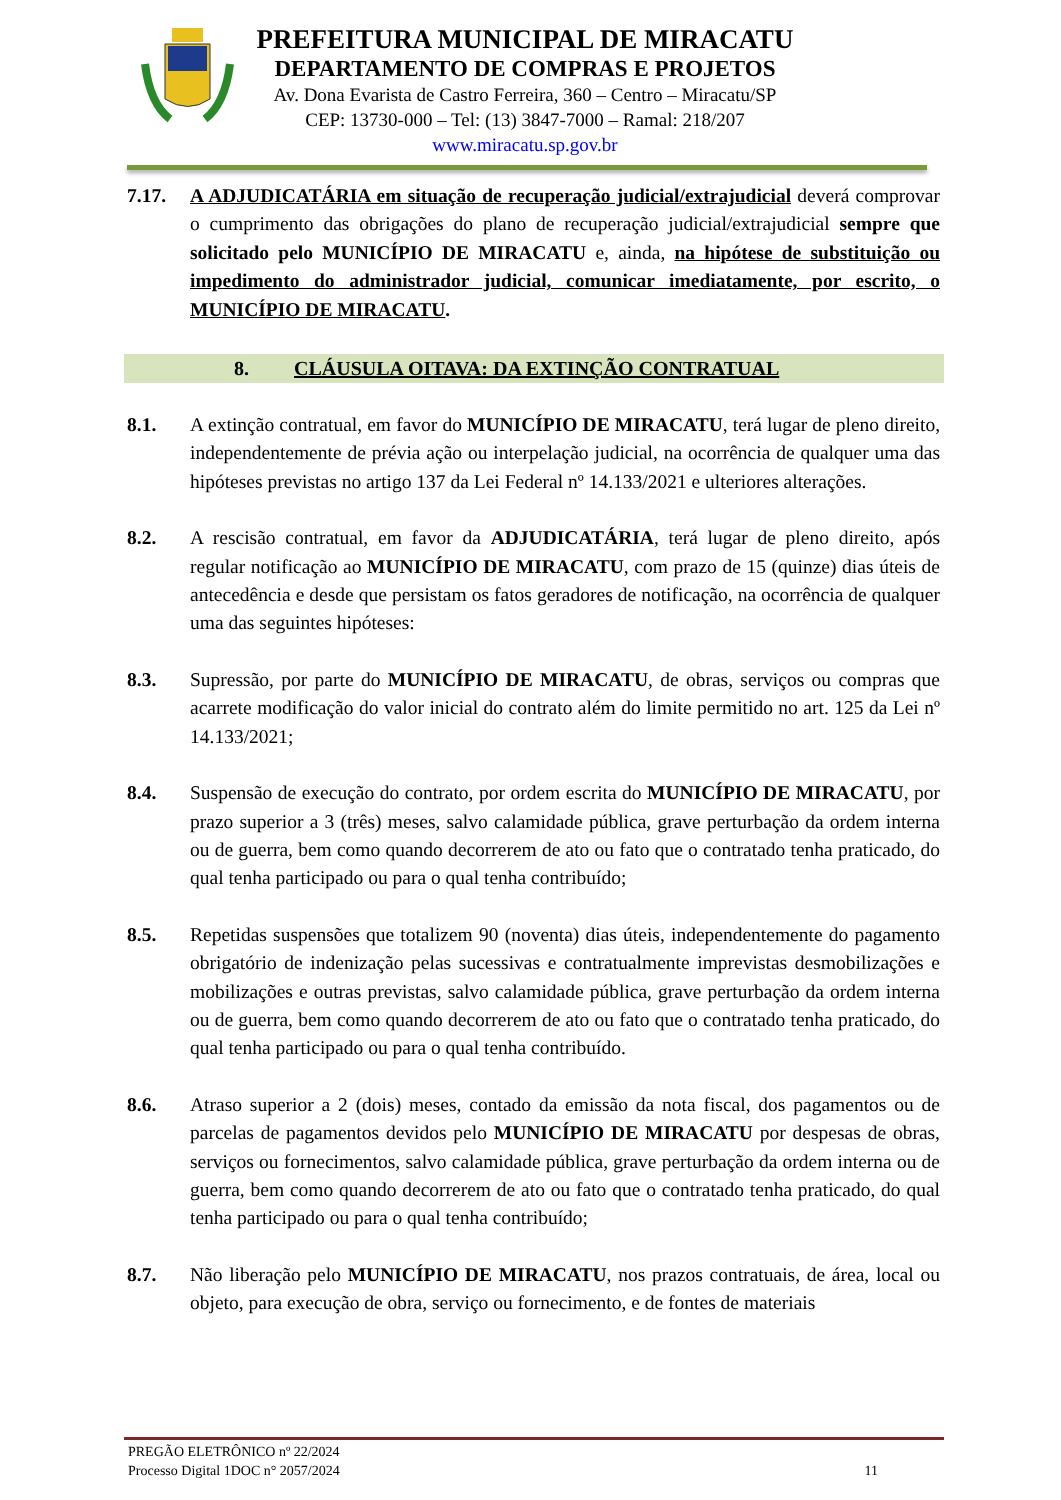PREFEITURA MUNICIPAL DE MIRACATU
DEPARTAMENTO DE COMPRAS E PROJETOS
Av. Dona Evarista de Castro Ferreira, 360 – Centro – Miracatu/SP
CEP: 13730-000 – Tel: (13) 3847-7000 – Ramal: 218/207
www.miracatu.sp.gov.br
7.17. A ADJUDICATÁRIA em situação de recuperação judicial/extrajudicial deverá comprovar o cumprimento das obrigações do plano de recuperação judicial/extrajudicial sempre que solicitado pelo MUNICÍPIO DE MIRACATU e, ainda, na hipótese de substituição ou impedimento do administrador judicial, comunicar imediatamente, por escrito, o MUNICÍPIO DE MIRACATU.
8. CLÁUSULA OITAVA: DA EXTINÇÃO CONTRATUAL
8.1. A extinção contratual, em favor do MUNICÍPIO DE MIRACATU, terá lugar de pleno direito, independentemente de prévia ação ou interpelação judicial, na ocorrência de qualquer uma das hipóteses previstas no artigo 137 da Lei Federal nº 14.133/2021 e ulteriores alterações.
8.2. A rescisão contratual, em favor da ADJUDICATÁRIA, terá lugar de pleno direito, após regular notificação ao MUNICÍPIO DE MIRACATU, com prazo de 15 (quinze) dias úteis de antecedência e desde que persistam os fatos geradores de notificação, na ocorrência de qualquer uma das seguintes hipóteses:
8.3. Supressão, por parte do MUNICÍPIO DE MIRACATU, de obras, serviços ou compras que acarrete modificação do valor inicial do contrato além do limite permitido no art. 125 da Lei nº 14.133/2021;
8.4. Suspensão de execução do contrato, por ordem escrita do MUNICÍPIO DE MIRACATU, por prazo superior a 3 (três) meses, salvo calamidade pública, grave perturbação da ordem interna ou de guerra, bem como quando decorrerem de ato ou fato que o contratado tenha praticado, do qual tenha participado ou para o qual tenha contribuído;
8.5. Repetidas suspensões que totalizem 90 (noventa) dias úteis, independentemente do pagamento obrigatório de indenização pelas sucessivas e contratualmente imprevistas desmobilizações e mobilizações e outras previstas, salvo calamidade pública, grave perturbação da ordem interna ou de guerra, bem como quando decorrerem de ato ou fato que o contratado tenha praticado, do qual tenha participado ou para o qual tenha contribuído.
8.6. Atraso superior a 2 (dois) meses, contado da emissão da nota fiscal, dos pagamentos ou de parcelas de pagamentos devidos pelo MUNICÍPIO DE MIRACATU por despesas de obras, serviços ou fornecimentos, salvo calamidade pública, grave perturbação da ordem interna ou de guerra, bem como quando decorrerem de ato ou fato que o contratado tenha praticado, do qual tenha participado ou para o qual tenha contribuído;
8.7. Não liberação pelo MUNICÍPIO DE MIRACATU, nos prazos contratuais, de área, local ou objeto, para execução de obra, serviço ou fornecimento, e de fontes de materiais
PREGÃO ELETRÔNICO nº 22/2024
Processo Digital 1DOC n° 2057/2024 11